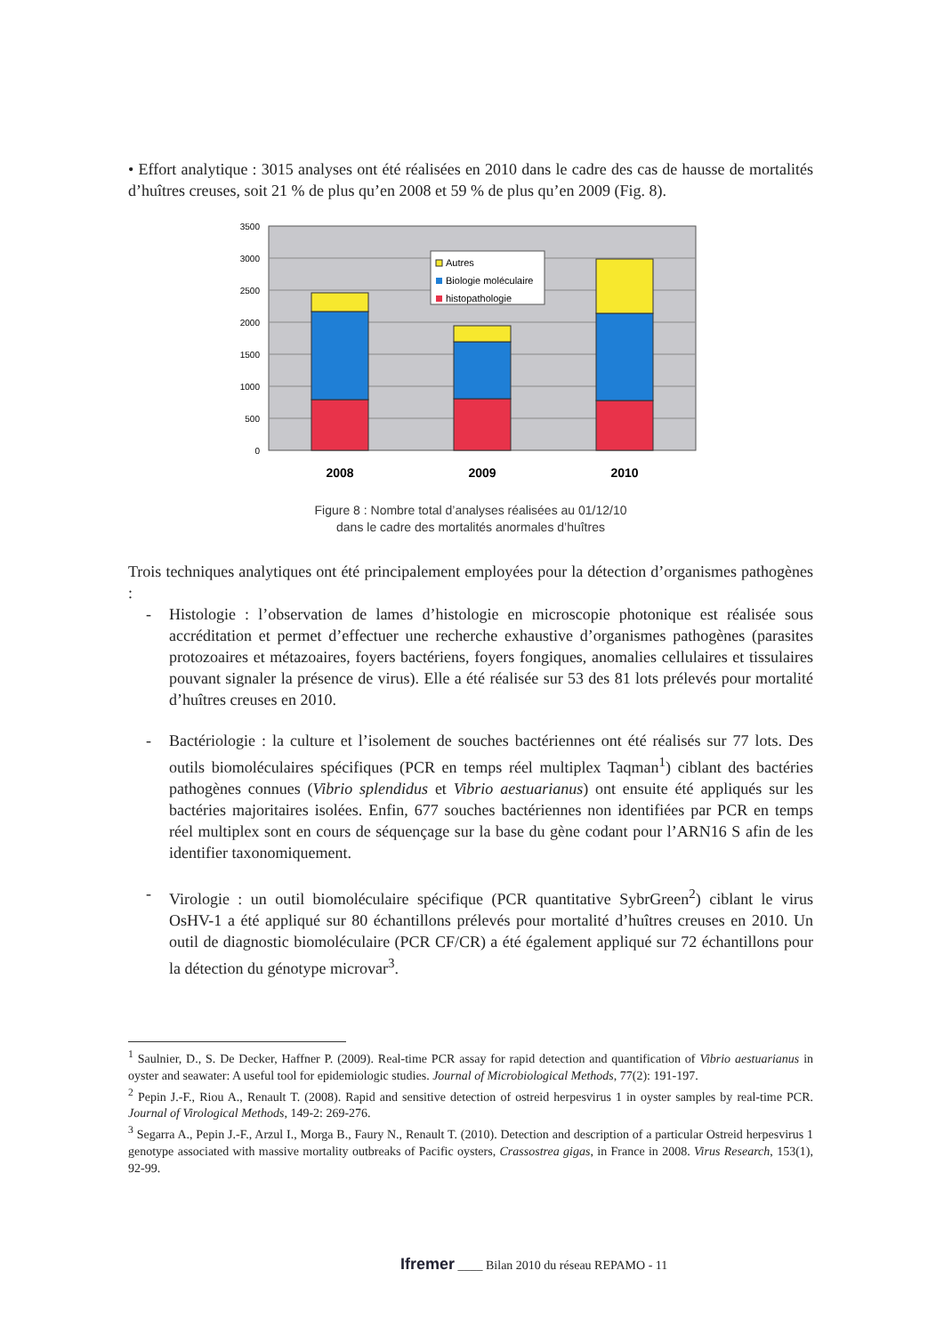• Effort analytique : 3015 analyses ont été réalisées en 2010 dans le cadre des cas de hausse de mortalités d’huîtres creuses, soit 21 % de plus qu’en 2008 et 59 % de plus qu’en 2009 (Fig. 8).
3500
3000
2500
2000
1500
1000
500
0
Autres
Biologie moléculaire
histopathologie
2008
2009
2010
Figure 8 : Nombre total d’analyses réalisées au 01/12/10
dans le cadre des mortalités anormales d’huîtres
Trois techniques analytiques ont été principalement employées pour la détection d’organismes pathogènes :
- Histologie : l’observation de lames d’histologie en microscopie photonique est réalisée sous accréditation et permet d’effectuer une recherche exhaustive d’organismes pathogènes (parasites protozoaires et métazoaires, foyers bactériens, foyers fongiques, anomalies cellulaires et tissulaires pouvant signaler la présence de virus). Elle a été réalisée sur 53 des 81 lots prélevés pour mortalité d’huîtres creuses en 2010.
- Bactériologie : la culture et l’isolement de souches bactériennes ont été réalisés sur 77 lots. Des outils biomoléculaires spécifiques (PCR en temps réel multiplex Taqman<sup>1</sup>) ciblant des bactéries pathogènes connues (Vibrio splendidus et Vibrio aestuarianus) ont ensuite été appliqués sur les bactéries majoritaires isolées. Enfin, 677 souches bactériennes non identifiées par PCR en temps réel multiplex sont en cours de séquençage sur la base du gène codant pour l’ARN16 S afin de les identifier taxonomiquement.
- Virologie : un outil biomoléculaire spécifique (PCR quantitative SybrGreen<sup>2</sup>) ciblant le virus OsHV-1 a été appliqué sur 80 échantillons prélevés pour mortalité d’huîtres creuses en 2010. Un outil de diagnostic biomoléculaire (PCR CF/CR) a été également appliqué sur 72 échantillons pour la détection du génotype microvar<sup>3</sup>.
<sup>1</sup> Saulnier, D., S. De Decker, Haffner P. (2009). Real-time PCR assay for rapid detection and quantification of Vibrio aestuarianus in oyster and seawater: A useful tool for epidemiologic studies. Journal of Microbiological Methods, 77(2): 191-197.
<sup>2</sup> Pepin J.-F., Riou A., Renault T. (2008). Rapid and sensitive detection of ostreid herpesvirus 1 in oyster samples by real-time PCR. Journal of Virological Methods, 149-2: 269-276.
<sup>3</sup> Segarra A., Pepin J.-F., Arzul I., Morga B., Faury N., Renault T. (2010). Detection and description of a particular Ostreid herpesvirus 1 genotype associated with massive mortality outbreaks of Pacific oysters, Crassostrea gigas, in France in 2008. Virus Research, 153(1), 92-99.
Ifremer ____ Bilan 2010 du réseau REPAMO - 11